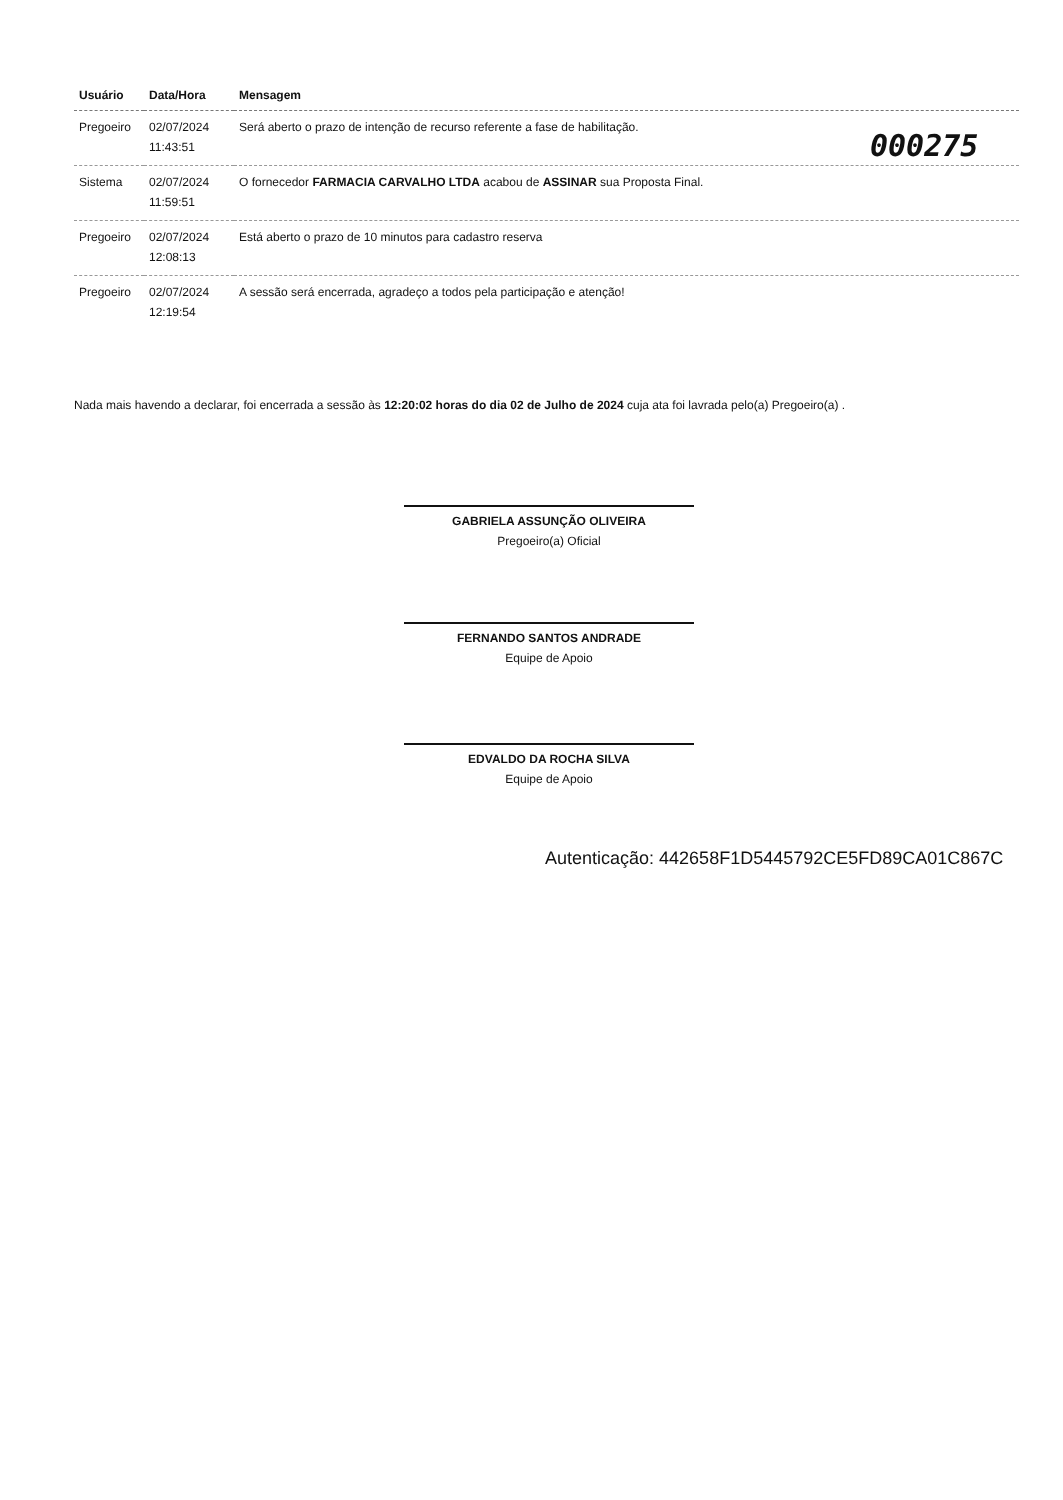| Usuário | Data/Hora | Mensagem |
| --- | --- | --- |
| Pregoeiro | 02/07/2024 11:43:51 | Será aberto o prazo de intenção de recurso referente a fase de habilitação. |
| Sistema | 02/07/2024 11:59:51 | O fornecedor FARMACIA CARVALHO LTDA acabou de ASSINAR sua Proposta Final. |
| Pregoeiro | 02/07/2024 12:08:13 | Está aberto o prazo de 10 minutos para cadastro reserva |
| Pregoeiro | 02/07/2024 12:19:54 | A sessão será encerrada, agradeço a todos pela participação e atenção! |
000275
Nada mais havendo a declarar, foi encerrada a sessão às 12:20:02 horas do dia 02 de Julho de 2024 cuja ata foi lavrada pelo(a) Pregoeiro(a) .
GABRIELA ASSUNÇÃO OLIVEIRA
Pregoeiro(a) Oficial
FERNANDO SANTOS ANDRADE
Equipe de Apoio
EDVALDO DA ROCHA SILVA
Equipe de Apoio
Autenticação: 442658F1D5445792CE5FD89CA01C867C